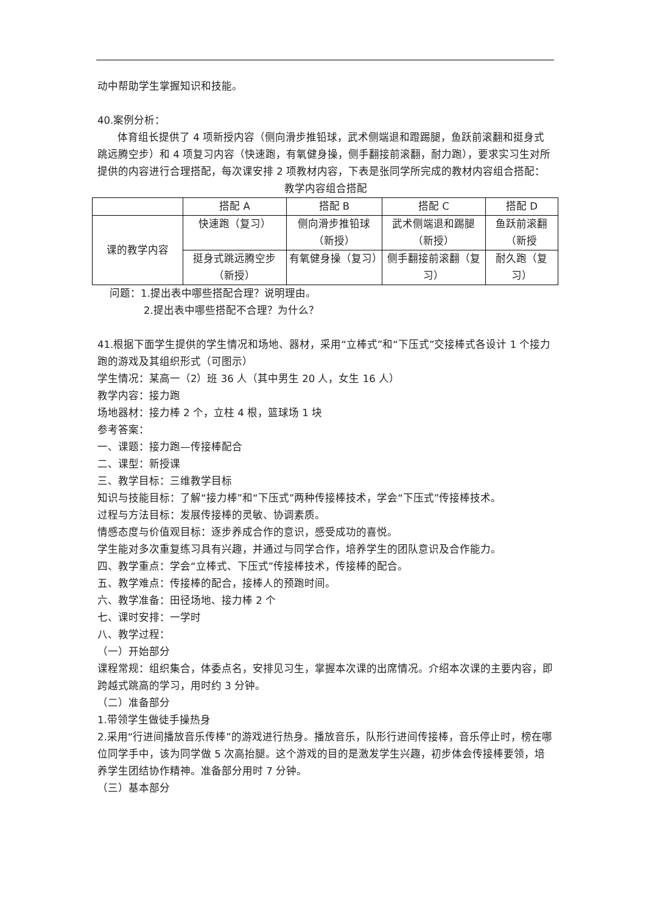动中帮助学生掌握知识和技能。
40.案例分析：
体育组长提供了 4 项新授内容（侧向滑步推铅球，武术侧端退和蹬踢腿，鱼跃前滚翻和挺身式跳远腾空步）和 4 项复习内容（快速跑，有氧健身操，侧手翻接前滚翻，耐力跑），要求实习生对所提供的内容进行合理搭配，每次课安排 2 项教材内容，下表是张同学所完成的教材内容组合搭配：
教学内容组合搭配
| | 搭配 A | 搭配 B | 搭配 C | 搭配 D |
| 课的教学内容 | 快速跑（复习） | 侧向滑步推铅球（新授） | 武术侧端退和踢腿（新授） | 鱼跃前滚翻（新授 |
| | 挺身式跳远腾空步（新授） | 有氧健身操（复习） | 侧手翻接前滚翻（复习） | 耐久跑（复习） |
问题：1.提出表中哪些搭配合理？说明理由。
2.提出表中哪些搭配不合理？为什么？
41.根据下面学生提供的学生情况和场地、器材，采用“立棒式”和“下压式”交接棒式各设计 1 个接力跑的游戏及其组织形式（可图示）
学生情况：某高一（2）班 36 人（其中男生 20 人，女生 16 人）
教学内容：接力跑
场地器材：接力棒 2 个，立柱 4 根，篮球场 1 块
参考答案：
一、课题：接力跑—传接棒配合
二、课型：新授课
三、教学目标：三维教学目标
知识与技能目标：了解“接力棒”和“下压式”两种传接棒技术，学会“下压式”传接棒技术。
过程与方法目标：发展传接棒的灵敏、协调素质。
情感态度与价值观目标：逐步养成合作的意识，感受成功的喜悦。
学生能对多次重复练习具有兴趣，并通过与同学合作，培养学生的团队意识及合作能力。
四、教学重点：学会“立棒式、下压式”传接棒技术，传接棒的配合。
五、教学难点：传接棒的配合，接棒人的预跑时间。
六、教学准备：田径场地、接力棒 2 个
七、课时安排：一学时
八、教学过程：
（一）开始部分
课程常规：组织集合，体委点名，安排见习生，掌握本次课的出席情况。介绍本次课的主要内容，即跨越式跳高的学习，用时约 3 分钟。
（二）准备部分
1.带领学生做徒手操热身
2.采用“行进间播放音乐传棒”的游戏进行热身。播放音乐，队形行进间传接棒，音乐停止时，榜在哪位同学手中，该为同学做 5 次高抬腿。这个游戏的目的是激发学生兴趣，初步体会传接棒要领，培养学生团结协作精神。准备部分用时 7 分钟。
（三）基本部分